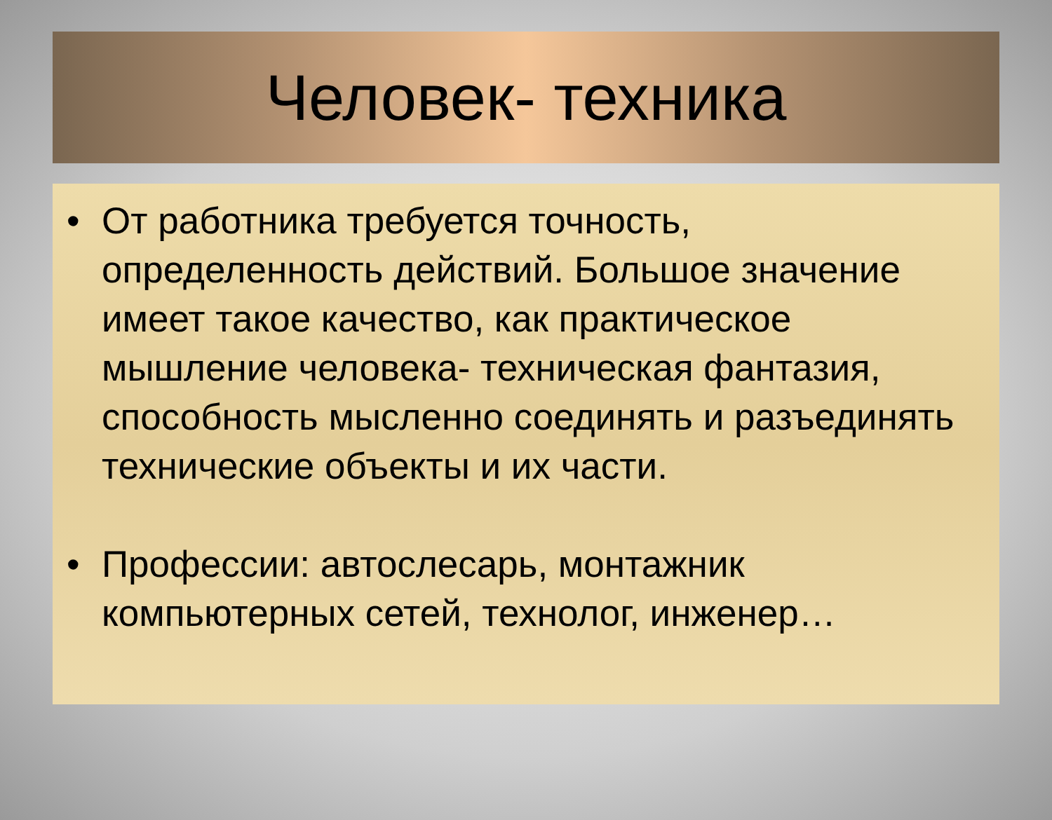Человек- техника
• От работника требуется точность, определенность действий. Большое значение имеет такое качество, как практическое мышление человека- техническая фантазия, способность мысленно соединять и разъединять технические объекты и их части.
• Профессии: автослесарь, монтажник компьютерных сетей, технолог, инженер…